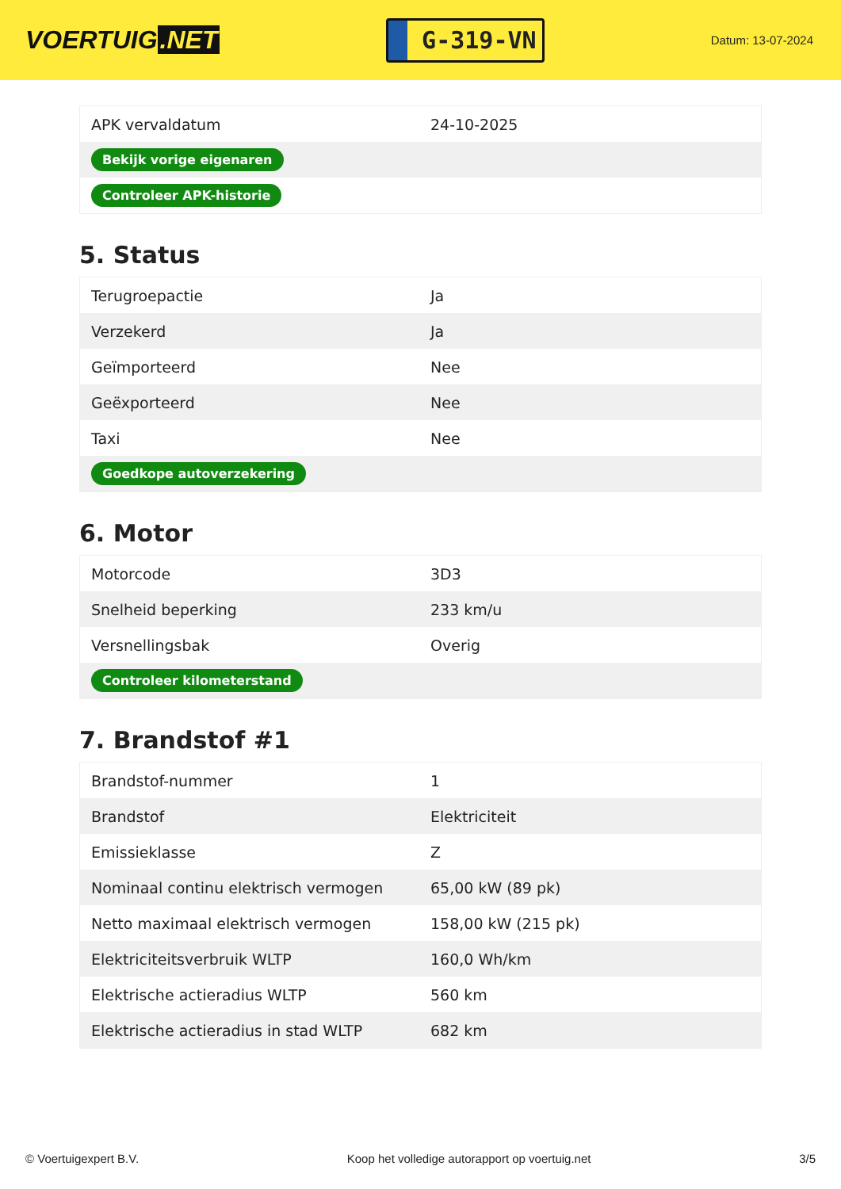VOERTUIG.NET
G-319-VN
Datum: 13-07-2024
| APK vervaldatum | 24-10-2025 |
| Bekijk vorige eigenaren | |
| Controleer APK-historie | |
5. Status
| Terugroepactie | Ja |
| Verzekerd | Ja |
| Geïmporteerd | Nee |
| Geëxporteerd | Nee |
| Taxi | Nee |
| Goedkope autoverzekering | |
6. Motor
| Motorcode | 3D3 |
| Snelheid beperking | 233 km/u |
| Versnellingsbak | Overig |
| Controleer kilometerstand | |
7. Brandstof #1
| Brandstof-nummer | 1 |
| Brandstof | Elektriciteit |
| Emissieklasse | Z |
| Nominaal continu elektrisch vermogen | 65,00 kW (89 pk) |
| Netto maximaal elektrisch vermogen | 158,00 kW (215 pk) |
| Elektriciteitsverbruik WLTP | 160,0 Wh/km |
| Elektrische actieradius WLTP | 560 km |
| Elektrische actieradius in stad WLTP | 682 km |
© Voertuigexpert B.V. Koop het volledige autorapport op voertuig.net 3/5